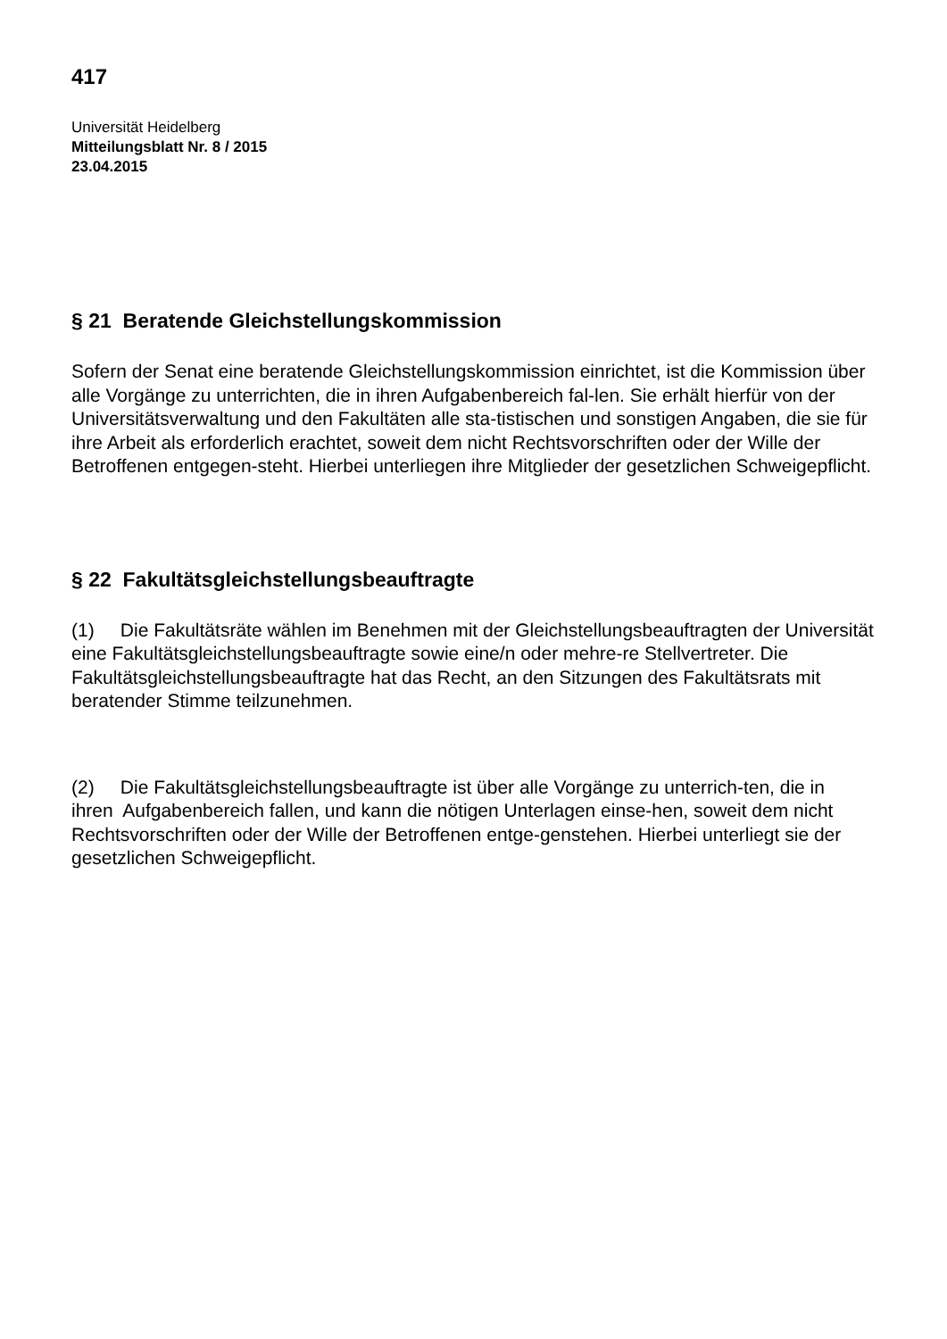417
Universität Heidelberg
Mitteilungsblatt Nr. 8 / 2015
23.04.2015
§ 21 Beratende Gleichstellungskommission
Sofern der Senat eine beratende Gleichstellungskommission einrichtet, ist die Kommission über alle Vorgänge zu unterrichten, die in ihren Aufgabenbereich fal-len. Sie erhält hierfür von der Universitätsverwaltung und den Fakultäten alle sta-tistischen und sonstigen Angaben, die sie für ihre Arbeit als erforderlich erachtet, soweit dem nicht Rechtsvorschriften oder der Wille der Betroffenen entgegen-steht. Hierbei unterliegen ihre Mitglieder der gesetzlichen Schweigepflicht.
§ 22 Fakultätsgleichstellungsbeauftragte
(1) Die Fakultätsräte wählen im Benehmen mit der Gleichstellungsbeauftragten der Universität eine Fakultätsgleichstellungsbeauftragte sowie eine/n oder mehre-re Stellvertreter. Die Fakultätsgleichstellungsbeauftragte hat das Recht, an den Sitzungen des Fakultätsrats mit beratender Stimme teilzunehmen.
(2) Die Fakultätsgleichstellungsbeauftragte ist über alle Vorgänge zu unterrich-ten, die in ihren Aufgabenbereich fallen, und kann die nötigen Unterlagen einse-hen, soweit dem nicht Rechtsvorschriften oder der Wille der Betroffenen entge-genstehen. Hierbei unterliegt sie der gesetzlichen Schweigepflicht.